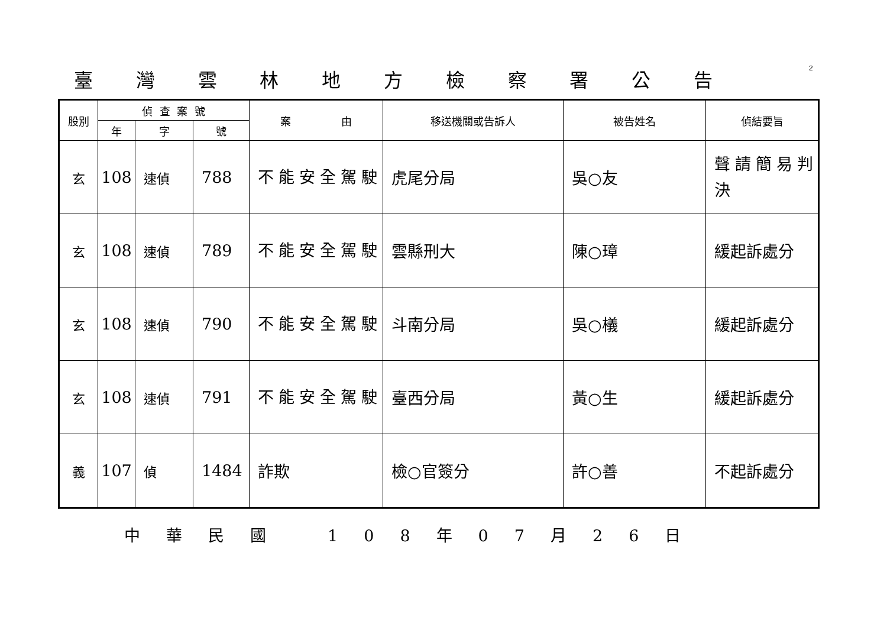2
臺灣雲林地方檢察署公告
| 股別 | 偵 查 案 號 | | | 案 由 | 移送機關或告訴人 | 被告姓名 | 偵結要旨 |
| --- | --- | --- | --- | --- | --- | --- | --- |
| | 年 | 字 | 號 | | | | |
| 玄 | 108 | 速偵 | 788 | 不能安全駕駛 | 虎尾分局 | 吳○友 | 聲請簡易判決 |
| 玄 | 108 | 速偵 | 789 | 不能安全駕駛 | 雲縣刑大 | 陳○璋 | 緩起訴處分 |
| 玄 | 108 | 速偵 | 790 | 不能安全駕駛 | 斗南分局 | 吳○檥 | 緩起訴處分 |
| 玄 | 108 | 速偵 | 791 | 不能安全駕駛 | 臺西分局 | 黃○生 | 緩起訴處分 |
| 義 | 107 | 偵 | 1484 | 詐欺 | 檢○官簽分 | 許○善 | 不起訴處分 |
中華民國 108 年 07 月 26 日